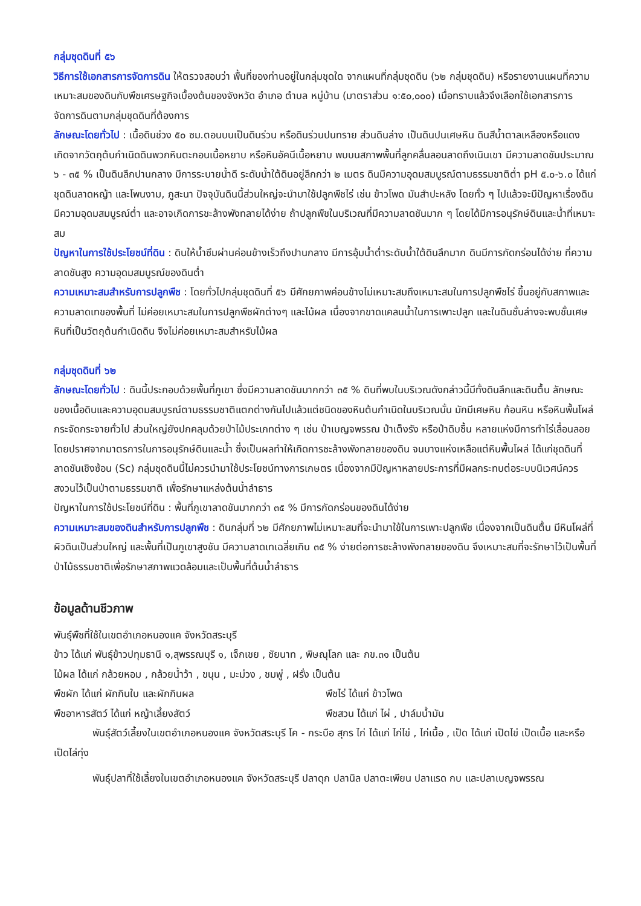กลุ่มชุดดินที่ ๕๖
วิธีการใช้เอกสารการจัดการดิน ให้ตรวจสอบว่า พื้นที่ของท่านอยู่ในกลุ่มชุดใด จากแผนที่กลุ่มชุดดิน (๖๒ กลุ่มชุดดิน) หรือรายงานแผนที่ความเหมาะสมของดินกับพืชเศรษฐกิจเบื้องต้นของจังหวัด อำเภอ ตำบล หมู่บ้าน (มาตราส่วน ๑:๕๐,๐๐๐) เมื่อทราบแล้วจึงเลือกใช้เอกสารการจัดการดินตามกลุ่มชุดดินที่ต้องการ
ลักษณะโดยทั่วไป : เนื้อดินช่วง ๕๐ ซม.ตอนบนเป็นดินร่วน หรือดินร่วนปนทราย ส่วนดินล่าง เป็นดินปนเศษหิน ดินสีน้ำตาลเหลืองหรือแดง เกิดจากวัตถุต้นกำเนิดดินพวกหินตะกอนเนื้อหยาบ หรือหินอัคนีเนื้อหยาบ พบบนสภาพพื้นที่ลูกคลื่นลอนลาดถึงเนินเขา มีความลาดชันประมาณ ๖ - ๓๕ % เป็นดินลึกปานกลาง มีการระบายน้ำดี ระดับน้ำใต้ดินอยู่ลึกกว่า ๒ เมตร ดินมีความอุดมสมบูรณ์ตามธรรมชาติต่ำ pH ๕.๐-๖.๐ ได้แก่ชุดดินลาดหญ้า และโพนงาม, ภูสะนา ปัจจุบันดินนี้ส่วนใหญ่จะนำมาใช้ปลูกพืชไร่ เช่น ข้าวโพด มันสำปะหลัง โดยทั่ว ๆ ไปแล้วจะมีปัญหาเรื่องดินมีความอุดมสมบูรณ์ต่ำ และอาจเกิดการชะล้างพังทลายได้ง่าย ถ้าปลูกพืชในบริเวณที่มีความลาดชันมาก ๆ โดยได้มีการอนุรักษ์ดินและน้ำที่เหมาะสม
ปัญหาในการใช้ประโยชน์ที่ดิน : ดินให้น้ำซึมผ่านค่อนข้างเร็วถึงปานกลาง มีการอุ้มน้ำต่ำระดับน้ำใต้ดินลึกมาก ดินมีการกัดกร่อนได้ง่าย ที่ความลาดชันสูง ความอุดมสมบูรณ์ของดินต่ำ
ความเหมาะสมสำหรับการปลูกพืช : โดยทั่วไปกลุ่มชุดดินที่ ๕๖ มีศักยภาพค่อนข้างไม่เหมาะสมถึงเหมาะสมในการปลูกพืชไร่ ขึ้นอยู่กับสภาพและความลาดเทของพื้นที่ ไม่ค่อยเหมาะสมในการปลูกพืชผักต่างๆ และไม้ผล เนื่องจากขาดแคลนน้ำในการเพาะปลูก และในดินชั้นล่างจะพบชั้นเศษหินที่เป็นวัตถุต้นกำเนิดดิน จึงไม่ค่อยเหมาะสมสำหรับไม้ผล
กลุ่มชุดดินที่ ๖๒
ลักษณะโดยทั่วไป : ดินนี้ประกอบด้วยพื้นที่ภูเขา ซึ่งมีความลาดชันมากกว่า ๓๕ % ดินที่พบในบริเวณดังกล่าวนี้มีทั้งดินลึกและดินตื้น ลักษณะของเนื้อดินและความอุดมสมบูรณ์ตามธรรมชาติแตกต่างกันไปแล้วแต่ชนิดของหินต้นกำเนิดในบริเวณนั้น มักมีเศษหิน ก้อนหิน หรือหินพื้นโผล่ กระจัดกระจายทั่วไป ส่วนใหญ่ยังปกคลุมด้วยป่าไม้ประเภทต่าง ๆ เช่น ป่าเบญจพรรณ ป่าเต็งรัง หรือป่าดิบชื้น หลายแห่งมีการทำไร่เลื่อนลอย โดยปราศจากมาตรการในการอนุรักษ์ดินและน้ำ ซึ่งเป็นผลทำให้เกิดการชะล้างพังทลายของดิน จนบางแห่งเหลือแต่หินพื้นโผล่ ได้แก่ชุดดินที่ลาดชันเชิงซ้อน (Sc) กลุ่มชุดดินนี้ไม่ควรนำมาใช้ประโยชน์ทางการเกษตร เนื่องจากมีปัญหาหลายประการที่มีผลกระทบต่อระบบนิเวศน์ควรสงวนไว้เป็นป่าตามธรรมชาติ เพื่อรักษาแหล่งต้นน้ำลำธาร
ปัญหาในการใช้ประโยชน์ที่ดิน : พื้นที่ภูเขาลาดชันมากกว่า ๓๕ % มีการกัดกร่อนของดินได้ง่าย
ความเหมาะสมของดินสำหรับการปลูกพืช : ดินกลุ่มที่ ๖๒ มีศักยภาพไม่เหมาะสมที่จะนำมาใช้ในการเพาะปลูกพืช เนื่องจากเป็นดินตื้น มีหินโผล่ที่ผิวดินเป็นส่วนใหญ่ และพื้นที่เป็นภูเขาสูงชัน มีความลาดเทเฉลี่ยเกิน ๓๕ % ง่ายต่อการชะล้างพังทลายของดิน จึงเหมาะสมที่จะรักษาไว้เป็นพื้นที่ป่าไม้ธรรมชาติเพื่อรักษาสภาพแวดล้อมและเป็นพื้นที่ต้นน้ำลำธาร
ข้อมูลด้านชีวภาพ
พันธุ์พืชที่ใช้ในเขตอำเภอหนองแค จังหวัดสระบุรี
ข้าว ได้แก่ พันธุ์ข้าวปทุมธานี ๑,สุพรรณบุรี ๑, เจ็กเชย , ชัยนาท , พิษณุโลก และ กข.๓๑ เป็นต้น
ไม้ผล ได้แก่ กล้วยหอม , กล้วยน้ำว้า , ขนุน , มะม่วง , ชมพู่ , ฝรั่ง เป็นต้น
พืชผัก ได้แก่ ผักกินใบ และผักกินผล พืชไร่ ได้แก่ ข้าวโพด
พืชอาหารสัตว์ ได้แก่ หญ้าเลี้ยงสัตว์ พืชสวน ได้แก่ ไผ่ , ปาล์มน้ำมัน
พันธุ์สัตว์เลี้ยงในเขตอำเภอหนองแค จังหวัดสระบุรี โค - กระบือ สุกร ไก่ ได้แก่ ไก่ไข่ , ไก่เนื้อ , เป็ด ได้แก่ เป็ดไข่ เป็ดเนื้อ และหรือ เป็ดไล่ทุ่ง
พันธุ์ปลาที่ใช้เลี้ยงในเขตอำเภอหนองแค จังหวัดสระบุรี ปลาดุก ปลานิล ปลาตะเพียน ปลาแรด กบ และปลาเบญจพรรณ